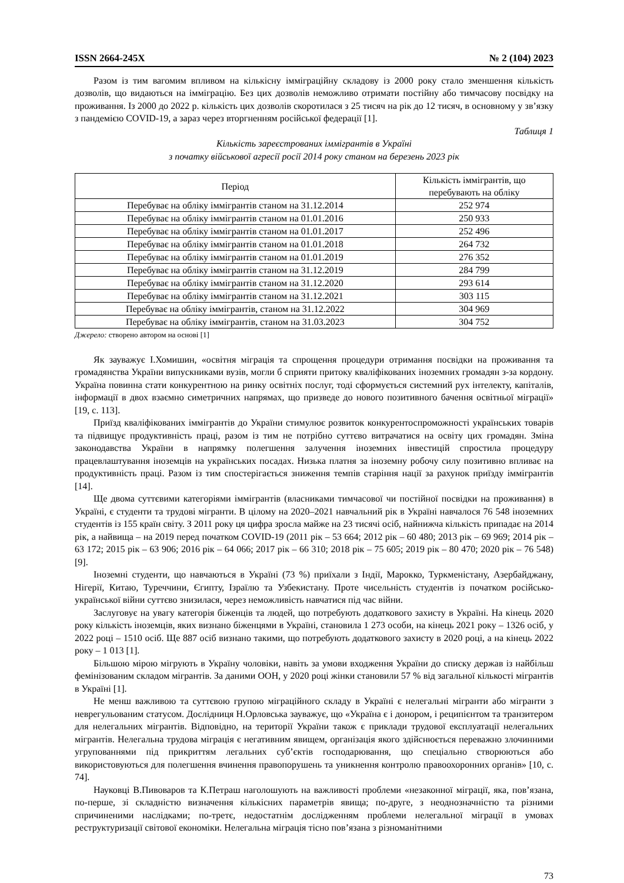ISSN 2664-245X № 2 (104) 2023
Разом із тим вагомим впливом на кількісну імміграційну складову із 2000 року стало зменшення кількість дозволів, що видаються на імміграцію. Без цих дозволів неможливо отримати постійну або тимчасову посвідку на проживання. Із 2000 до 2022 р. кількість цих дозволів скоротилася з 25 тисяч на рік до 12 тисяч, в основному у зв’язку з пандемією COVID-19, а зараз через вторгненням російської федерації [1].
Таблиця 1
Кількість зареєстрованих іммігрантів в Україні
з початку військової агресії росії 2014 року станом на березень 2023 рік
| Період | Кількість іммігрантів, що перебувають на обліку |
| --- | --- |
| Перебуває на обліку іммігрантів станом на 31.12.2014 | 252 974 |
| Перебуває на обліку іммігрантів станом на 01.01.2016 | 250 933 |
| Перебуває на обліку іммігрантів станом на 01.01.2017 | 252 496 |
| Перебуває на обліку іммігрантів станом на 01.01.2018 | 264 732 |
| Перебуває на обліку іммігрантів станом на 01.01.2019 | 276 352 |
| Перебуває на обліку іммігрантів станом на 31.12.2019 | 284 799 |
| Перебуває на обліку іммігрантів станом на 31.12.2020 | 293 614 |
| Перебуває на обліку іммігрантів станом на 31.12.2021 | 303 115 |
| Перебуває на обліку іммігрантів, станом на 31.12.2022 | 304 969 |
| Перебуває на обліку іммігрантів, станом на 31.03.2023 | 304 752 |
Джерело: створено автором на основі [1]
Як зауважує І.Хомишин, «освітня міграція та спрощення процедури отримання посвідки на проживання та громадянства України випускниками вузів, могли б сприяти притоку кваліфікованих іноземних громадян з-за кордону. Україна повинна стати конкурентною на ринку освітніх послуг, тоді сформується системний рух інтелекту, капіталів, інформації в двох взаємно симетричних напрямах, що призведе до нового позитивного бачення освітньої міграції» [19, с. 113].
Приїзд кваліфікованих іммігрантів до України стимулює розвиток конкурентоспроможності українських товарів та підвищує продуктивність праці, разом із тим не потрібно суттєво витрачатися на освіту цих громадян. Зміна законодавства України в напрямку полегшення залучення іноземних інвестицій спростила процедуру працевлаштування іноземців на українських посадах. Низька платня за іноземну робочу силу позитивно впливає на продуктивність праці. Разом із тим спостерігається зниження темпів старіння нації за рахунок приїзду іммігрантів [14].
Ще двома суттєвими категоріями іммігрантів (власниками тимчасової чи постійної посвідки на проживання) в Україні, є студенти та трудові мігранти. В цілому на 2020–2021 навчальний рік в Україні навчалося 76 548 іноземних студентів із 155 країн світу. З 2011 року ця цифра зросла майже на 23 тисячі осіб, найнижча кількість припадає на 2014 рік, а найвища – на 2019 перед початком COVID-19 (2011 рік – 53 664; 2012 рік – 60 480; 2013 рік – 69 969; 2014 рік – 63 172; 2015 рік – 63 906; 2016 рік – 64 066; 2017 рік – 66 310; 2018 рік – 75 605; 2019 рік – 80 470; 2020 рік – 76 548) [9].
Іноземні студенти, що навчаються в Україні (73 %) приїхали з Індії, Марокко, Туркменістану, Азербайджану, Нігерії, Китаю, Туреччини, Єгипту, Ізраїлю та Узбекистану. Проте чисельність студентів із початком російсько-української війни суттєво знизилася, через неможливість навчатися під час війни.
Заслуговує на увагу категорія біженців та людей, що потребують додаткового захисту в Україні. На кінець 2020 року кількість іноземців, яких визнано біженцями в Україні, становила 1 273 особи, на кінець 2021 року – 1326 осіб, у 2022 році – 1510 осіб. Ще 887 осіб визнано такими, що потребують додаткового захисту в 2020 році, а на кінець 2022 року – 1 013 [1].
Більшою мірою мігрують в Україну чоловіки, навіть за умови входження України до списку держав із найбільш фемінізованим складом мігрантів. За даними ООН, у 2020 році жінки становили 57 % від загальної кількості мігрантів в Україні [1].
Не менш важливою та суттєвою групою міграційного складу в Україні є нелегальні мігранти або мігранти з неврегульованим статусом. Дослідниця Н.Орловська зауважує, що «Україна є і донором, і реципієнтом та транзитером для нелегальних мігрантів. Відповідно, на території України також є приклади трудової експлуатації нелегальних мігрантів. Нелегальна трудова міграція є негативним явищем, організація якого здійснюється переважно злочинними угрупованнями під прикриттям легальних суб’єктів господарювання, що спеціально створюються або використовуються для полегшення вчинення правопорушень та уникнення контролю правоохоронних органів» [10, с. 74].
Науковці В.Пивоваров та К.Петраш наголошують на важливості проблеми «незаконної міграції, яка, пов’язана, по-перше, зі складністю визначення кількісних параметрів явища; по-друге, з неоднозначністю та різними спричиненими наслідками; по-третє, недостатнім дослідженням проблеми нелегальної міграції в умовах реструктуризації світової економіки. Нелегальна міграція тісно пов’язана з різноманітними
73